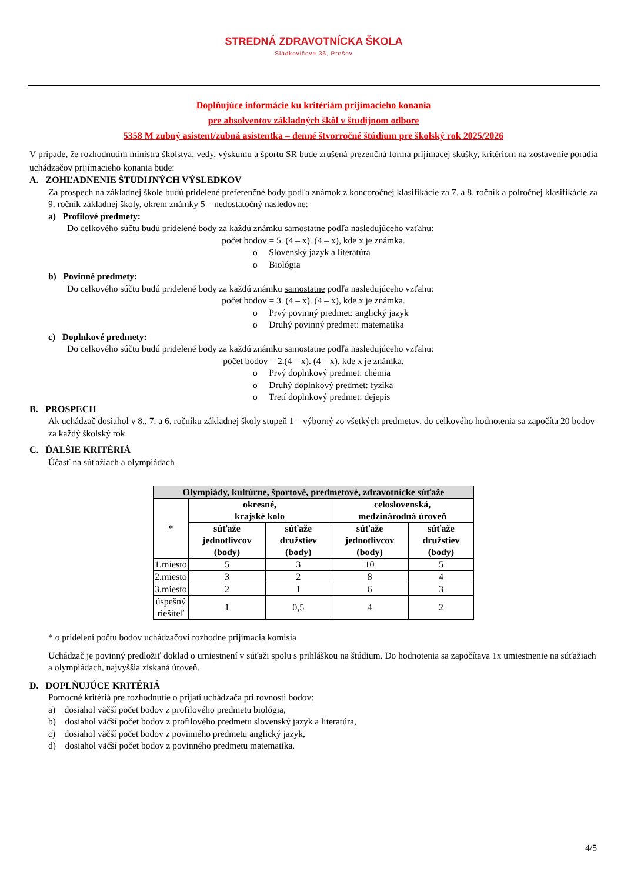STREDNÁ ZDRAVOTNÍCKA ŠKOLA
Sládkovičova 36, Prešov
Doplňujúce informácie ku kritériám prijímacieho konania
pre absolventov základných škôl v študijnom odbore
5358 M zubný asistent/zubná asistentka – denné štvorročné štúdium pre školský rok 2025/2026
V prípade, že rozhodnutím ministra školstva, vedy, výskumu a športu SR bude zrušená prezenčná forma prijímacej skúšky, kritériom na zostavenie poradia uchádzačov prijímacieho konania bude:
A. ZOHĽADNENIE ŠTUDIJNÝCH VÝSLEDKOV
Za prospech na základnej škole budú pridelené preferenčné body podľa známok z koncoročnej klasifikácie za 7. a 8. ročník a polročnej klasifikácie za 9. ročník základnej školy, okrem známky 5 – nedostatočný nasledovne:
a) Profilové predmety:
Do celkového súčtu budú pridelené body za každú známku samostatne podľa nasledujúceho vzťahu:
počet bodov = 5. (4 – x). (4 – x), kde x je známka.
o Slovenský jazyk a literatúra
o Biológia
b) Povinné predmety:
Do celkového súčtu budú pridelené body za každú známku samostatne podľa nasledujúceho vzťahu:
počet bodov = 3. (4 – x). (4 – x), kde x je známka.
o Prvý povinný predmet: anglický jazyk
o Druhý povinný predmet: matematika
c) Doplnkové predmety:
Do celkového súčtu budú pridelené body za každú známku samostatne podľa nasledujúceho vzťahu:
počet bodov = 2.(4 – x). (4 – x), kde x je známka.
o Prvý doplnkový predmet: chémia
o Druhý doplnkový predmet: fyzika
o Tretí doplnkový predmet: dejepis
B. PROSPECH
Ak uchádzač dosiahol v 8., 7. a 6. ročníku základnej školy stupeň 1 – výborný zo všetkých predmetov, do celkového hodnotenia sa započíta 20 bodov za každý školský rok.
C. ĎALŠIE KRITÉRIÁ
Účasť na súťažiach a olympiádach
| Olympiády, kultúrne, športové, predmetové, zdravotnícke súťaže | | | | |
| --- | --- | --- | --- | --- |
| * | okresné, krajské kolo | | celoslovenská, medzinárodná úroveň | |
| | súťaže jednotlivcov (body) | súťaže družstiev (body) | súťaže jednotlivcov (body) | súťaže družstiev (body) |
| 1.miesto | 5 | 3 | 10 | 5 |
| 2.miesto | 3 | 2 | 8 | 4 |
| 3.miesto | 2 | 1 | 6 | 3 |
| úspešný riešiteľ | 1 | 0,5 | 4 | 2 |
* o pridelení počtu bodov uchádzačovi rozhodne prijímacia komisia
Uchádzač je povinný predložiť doklad o umiestnení v súťaži spolu s prihláškou na štúdium. Do hodnotenia sa započítava 1x umiestnenie na súťažiach a olympiádach, najvyššia získaná úroveň.
D. DOPLŇUJÚCE KRITÉRIÁ
Pomocné kritériá pre rozhodnutie o prijatí uchádzača pri rovnosti bodov:
a) dosiahol väčší počet bodov z profilového predmetu biológia,
b) dosiahol väčší počet bodov z profilového predmetu slovenský jazyk a literatúra,
c) dosiahol väčší počet bodov z povinného predmetu anglický jazyk,
d) dosiahol väčší počet bodov z povinného predmetu matematika.
4/5